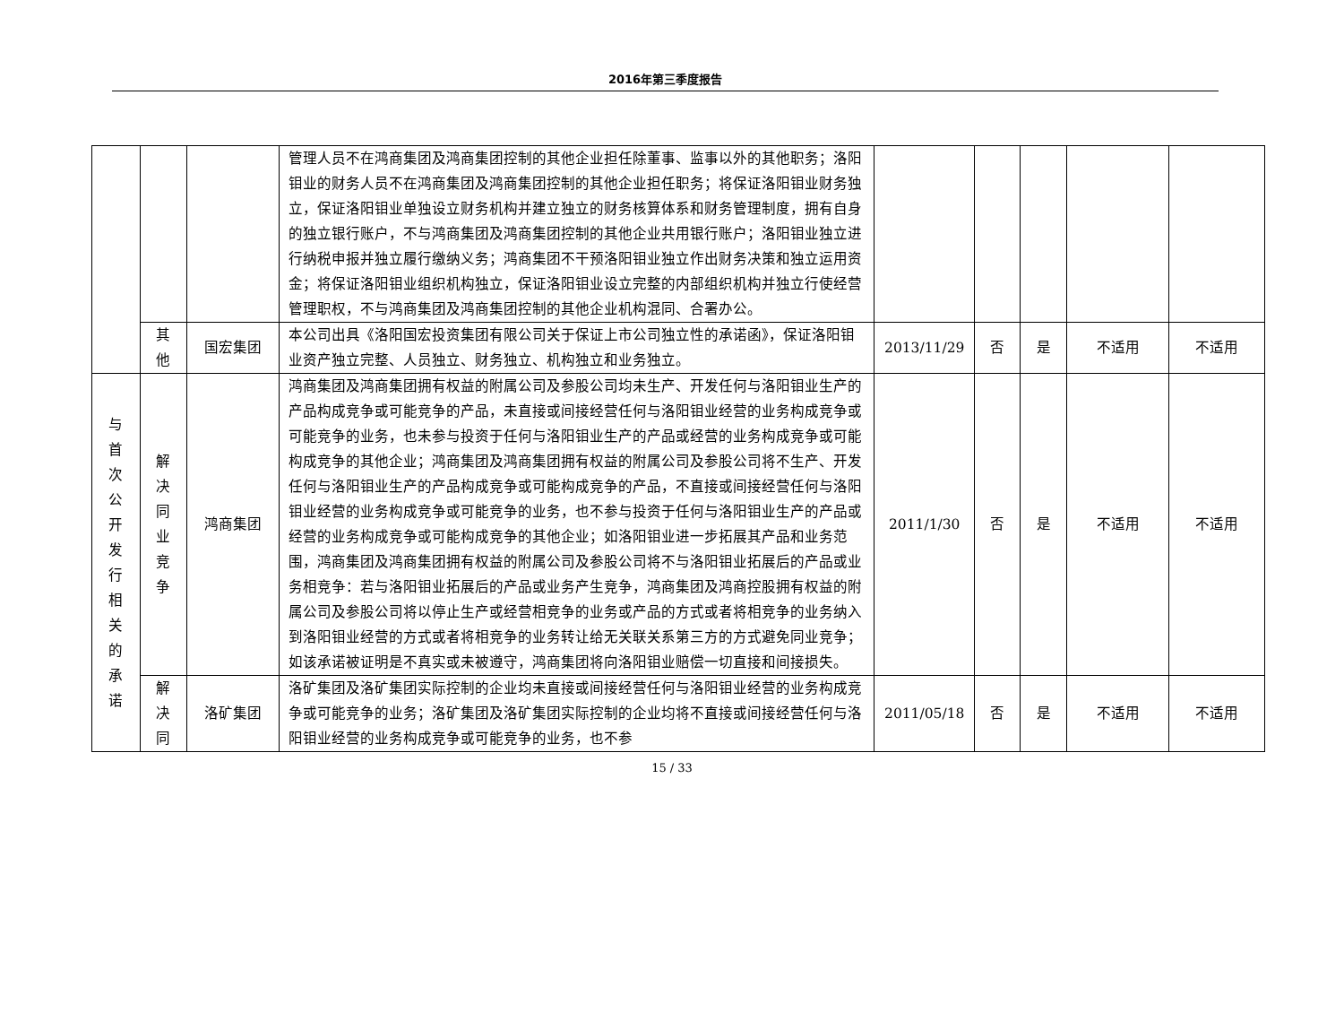2016年第三季度报告
| | | | 管理人员不在鸿商集团及鸿商集团控制的其他企业担任除董事、监事以外的其他职务；洛阳钼业的财务人员不在鸿商集团及鸿商集团控制的其他企业担任职务；将保证洛阳钼业财务独立，保证洛阳钼业单独设立财务机构并建立独立的财务核算体系和财务管理制度，拥有自身的独立银行账户，不与鸿商集团及鸿商集团控制的其他企业共用银行账户；洛阳钼业独立进行纳税申报并独立履行缴纳义务；鸿商集团不干预洛阳钼业独立作出财务决策和独立运用资金；将保证洛阳钼业组织机构独立，保证洛阳钼业设立完整的内部组织机构并独立行使经营管理职权，不与鸿商集团及鸿商集团控制的其他企业机构混同、合署办公。 | | | | | |
| | 其他 | 国宏集团 | 本公司出具《洛阳国宏投资集团有限公司关于保证上市公司独立性的承诺函》，保证洛阳钼业资产独立完整、人员独立、财务独立、机构独立和业务独立。 | 2013/11/29 | 否 | 是 | 不适用 | 不适用 |
| 与首次公开发行相关的承诺 | 解决同业竞争 | 鸿商集团 | 鸿商集团及鸿商集团拥有权益的附属公司及参股公司均未生产、开发任何与洛阳钼业生产的产品构成竞争或可能竞争的产品，未直接或间接经营任何与洛阳钼业经营的业务构成竞争或可能竞争的业务，也未参与投资于任何与洛阳钼业生产的产品或经营的业务构成竞争或可能构成竞争的其他企业；鸿商集团及鸿商集团拥有权益的附属公司及参股公司将不生产、开发任何与洛阳钼业生产的产品构成竞争或可能构成竞争的产品，不直接或间接经营任何与洛阳钼业经营的业务构成竞争或可能竞争的业务，也不参与投资于任何与洛阳钼业生产的产品或经营的业务构成竞争或可能构成竞争的其他企业；如洛阳钼业进一步拓展其产品和业务范围，鸿商集团及鸿商集团拥有权益的附属公司及参股公司将不与洛阳钼业拓展后的产品或业务相竞争：若与洛阳钼业拓展后的产品或业务产生竞争，鸿商集团及鸿商控股拥有权益的附属公司及参股公司将以停止生产或经营相竞争的业务或产品的方式或者将相竞争的业务纳入到洛阳钼业经营的方式或者将相竞争的业务转让给无关联关系第三方的方式避免同业竞争；如该承诺被证明是不真实或未被遵守，鸿商集团将向洛阳钼业赔偿一切直接和间接损失。 | 2011/1/30 | 否 | 是 | 不适用 | 不适用 |
| | 解决同 | 洛矿集团 | 洛矿集团及洛矿集团实际控制的企业均未直接或间接经营任何与洛阳钼业经营的业务构成竞争或可能竞争的业务；洛矿集团及洛矿集团实际控制的企业均将不直接或间接经营任何与洛阳钼业经营的业务构成竞争或可能竞争的业务，也不参 | 2011/05/18 | 否 | 是 | 不适用 | 不适用 |
15 / 33